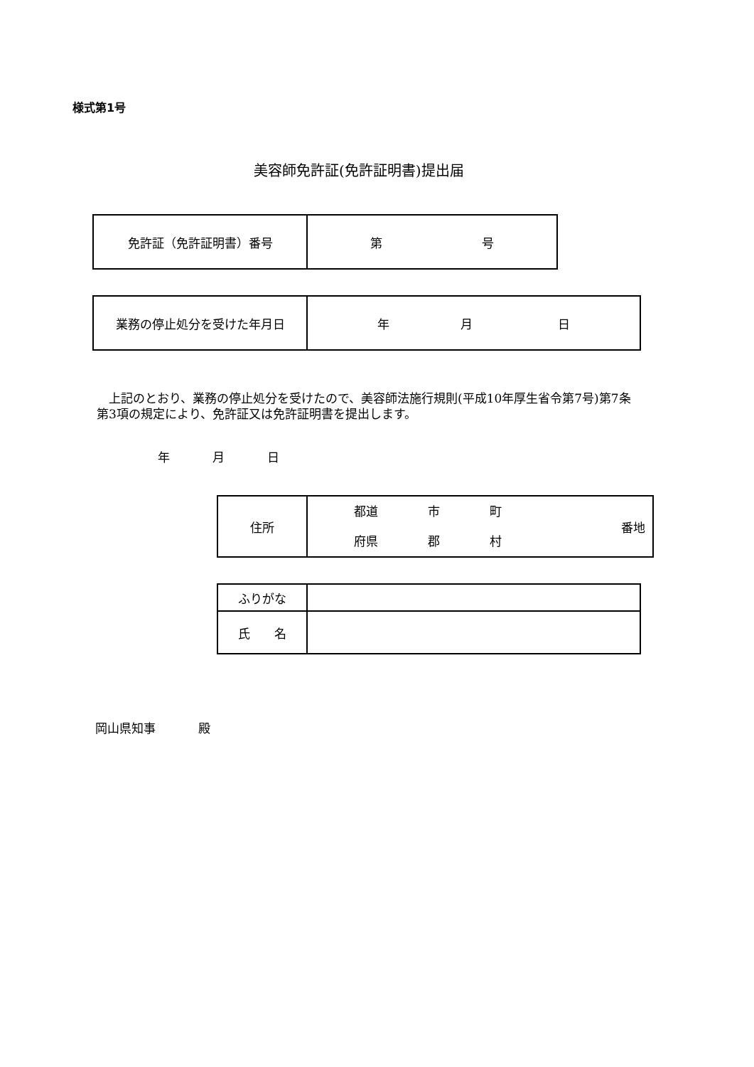様式第1号
美容師免許証(免許証明書)提出届
| 免許証（免許証明書）番号 | 第 号 |
| 業務の停止処分を受けた年月日 | 年 月 日 |
　上記のとおり、業務の停止処分を受けたので、美容師法施行規則(平成10年厚生省令第7号)第7条第3項の規定により、免許証又は免許証明書を提出します。
年 月 日
| 住所 | 都道 府県 市 郡 町 村 番地 |
| ふりがな | |
| 氏 名 | |
岡山県知事 殿